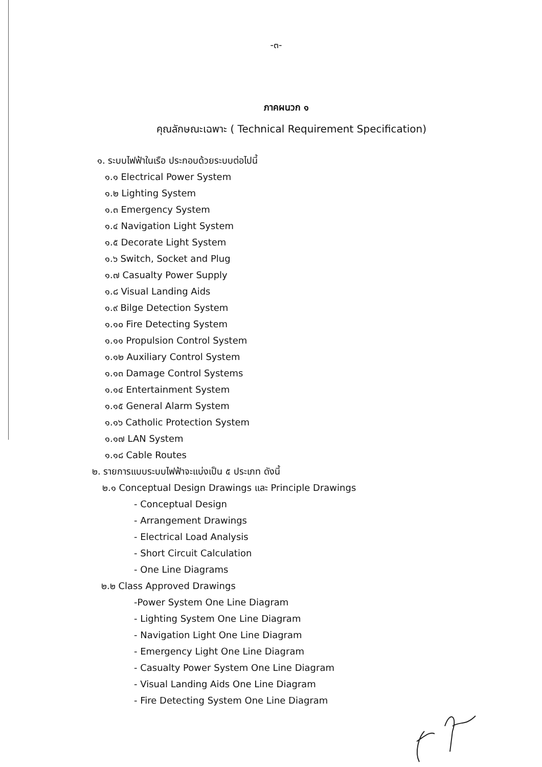-๓-
ภาคผนวก ๑
คุณลักษณะเฉพาะ ( Technical Requirement Specification)
๑. ระบบไฟฟ้าในเรือ ประกอบด้วยระบบต่อไปนี้
๑.๑ Electrical Power System
๑.๒ Lighting System
๑.๓ Emergency System
๑.๔ Navigation Light System
๑.๕ Decorate Light System
๑.๖ Switch, Socket and Plug
๑.๗ Casualty Power Supply
๑.๘ Visual Landing Aids
๑.๙ Bilge Detection System
๑.๑๐ Fire Detecting System
๑.๑๑ Propulsion Control System
๑.๑๒ Auxiliary Control System
๑.๑๓ Damage Control Systems
๑.๑๔ Entertainment System
๑.๑๕ General Alarm System
๑.๑๖ Catholic Protection System
๑.๑๗ LAN System
๑.๑๘ Cable Routes
๒. รายการแบบระบบไฟฟ้าจะแบ่งเป็น ๕ ประเภท ดังนี้
๒.๑ Conceptual Design Drawings และ Principle Drawings
- Conceptual Design
- Arrangement Drawings
- Electrical Load Analysis
- Short Circuit Calculation
- One Line Diagrams
๒.๒ Class Approved Drawings
-Power System One Line Diagram
- Lighting System One Line Diagram
- Navigation Light One Line Diagram
- Emergency Light One Line Diagram
- Casualty Power System One Line Diagram
- Visual Landing Aids One Line Diagram
- Fire Detecting System One Line Diagram